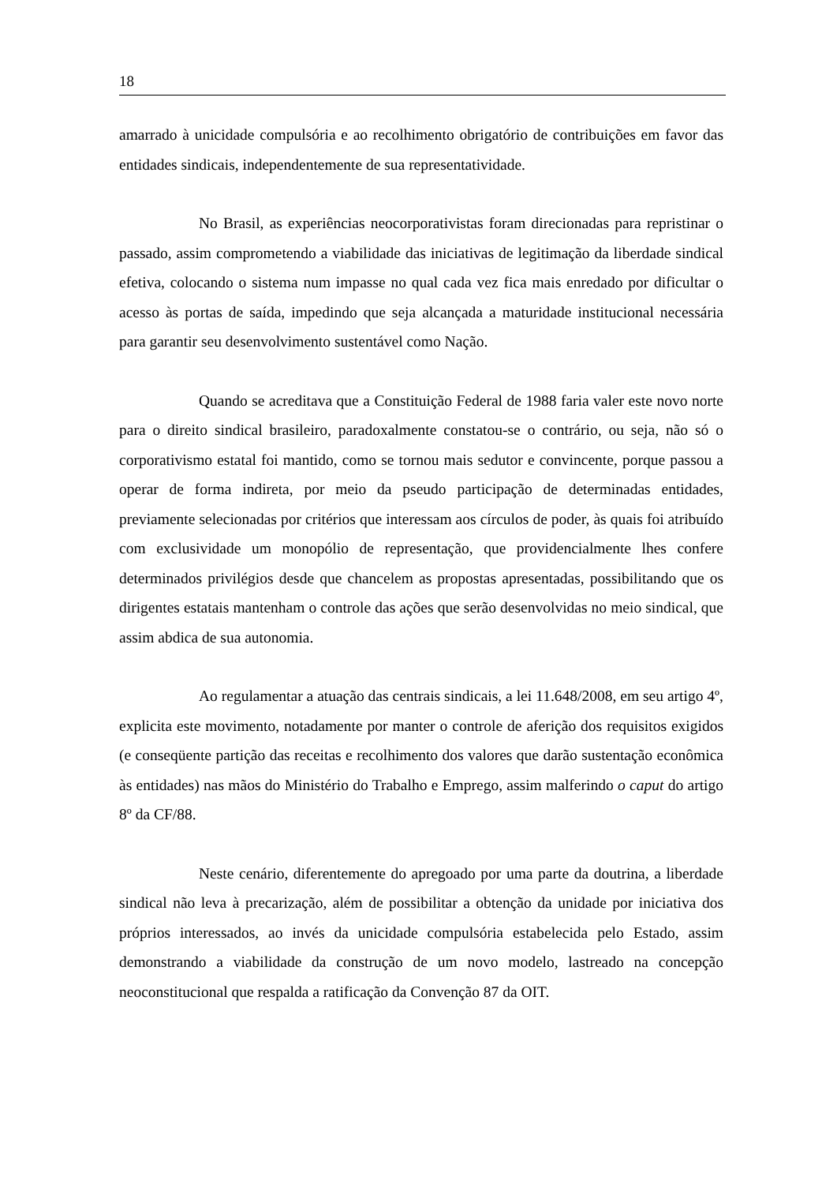18
amarrado à unicidade compulsória e ao recolhimento obrigatório de contribuições em favor das entidades sindicais, independentemente de sua representatividade.
No Brasil, as experiências neocorporativistas foram direcionadas para repristinar o passado, assim comprometendo a viabilidade das iniciativas de legitimação da liberdade sindical efetiva, colocando o sistema num impasse no qual cada vez fica mais enredado por dificultar o acesso às portas de saída, impedindo que seja alcançada a maturidade institucional necessária para garantir seu desenvolvimento sustentável como Nação.
Quando se acreditava que a Constituição Federal de 1988 faria valer este novo norte para o direito sindical brasileiro, paradoxalmente constatou-se o contrário, ou seja, não só o corporativismo estatal foi mantido, como se tornou mais sedutor e convincente, porque passou a operar de forma indireta, por meio da pseudo participação de determinadas entidades, previamente selecionadas por critérios que interessam aos círculos de poder, às quais foi atribuído com exclusividade um monopólio de representação, que providencialmente lhes confere determinados privilégios desde que chancelem as propostas apresentadas, possibilitando que os dirigentes estatais mantenham o controle das ações que serão desenvolvidas no meio sindical, que assim abdica de sua autonomia.
Ao regulamentar a atuação das centrais sindicais, a lei 11.648/2008, em seu artigo 4º, explicita este movimento, notadamente por manter o controle de aferição dos requisitos exigidos (e conseqüente partição das receitas e recolhimento dos valores que darão sustentação econômica às entidades) nas mãos do Ministério do Trabalho e Emprego, assim malferindo o caput do artigo 8º da CF/88.
Neste cenário, diferentemente do apregoado por uma parte da doutrina, a liberdade sindical não leva à precarização, além de possibilitar a obtenção da unidade por iniciativa dos próprios interessados, ao invés da unicidade compulsória estabelecida pelo Estado, assim demonstrando a viabilidade da construção de um novo modelo, lastreado na concepção neoconstitucional que respalda a ratificação da Convenção 87 da OIT.